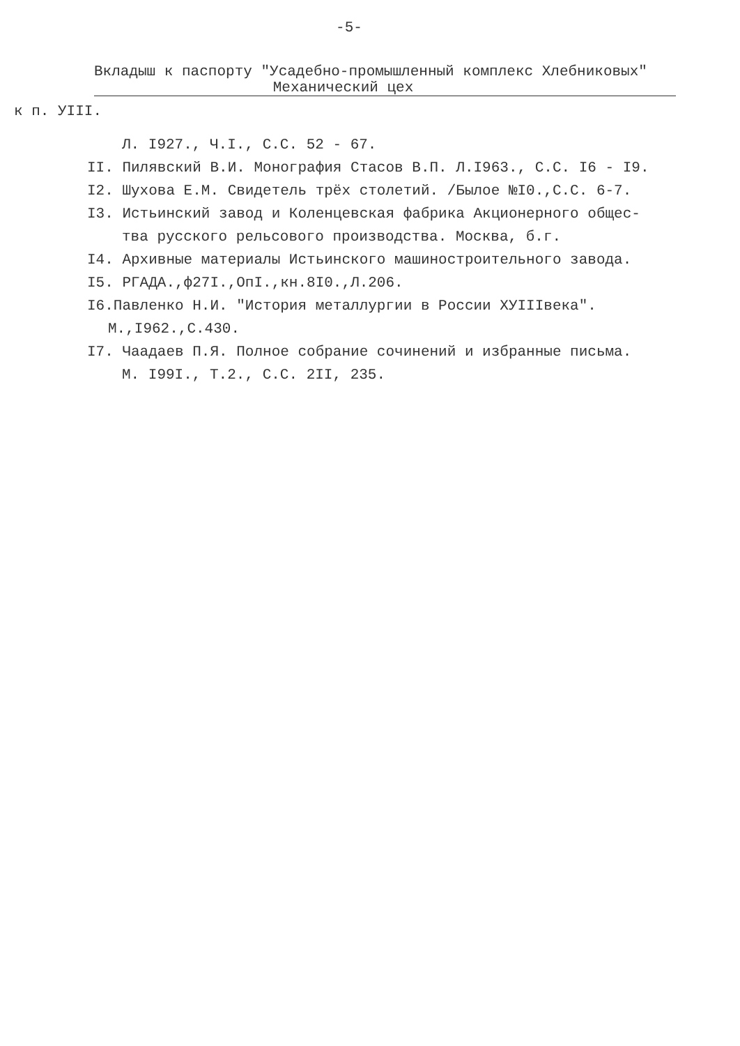-5-
Вкладыш к паспорту "Усадебно-промышленный комплекс Хлебниковых"
Механический цех
к п. УIII.
Л. I927., Ч.I., С.С. 52 - 67.
II. Пилявский В.И. Монография Стасов В.П. Л.I963., С.С. I6 - I9.
I2. Шухова Е.М. Свидетель трёх столетий. /Былое №I0.,С.С. 6-7.
I3. Истьинский завод и Коленцевская фабрика Акционерного общес-
тва русского рельсового производства. Москва, б.г.
I4. Архивные материалы Истьинского машиностроительного завода.
I5. РГАДА.,ф27I.,ОпI.,кн.8I0.,Л.206.
I6.Павленко Н.И. "История металлургии в России XУIIIвека".
М.,I962.,С.430.
I7. Чаадаев П.Я. Полное собрание сочинений и избранные письма.
М. I99I., Т.2., С.С. 2II, 235.